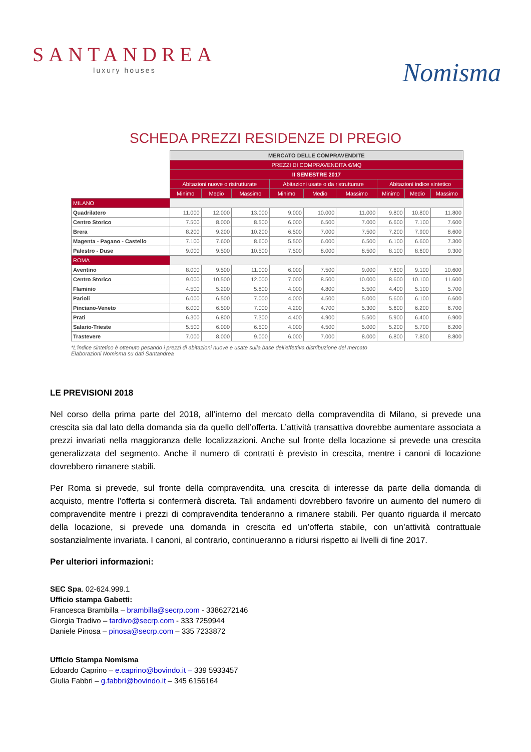SANTANDREA
luxury houses
Nomisma
SCHEDA PREZZI RESIDENZE DI PREGIO
| | MERCATO DELLE COMPRAVENDITE | | | | | | | | |
| | PREZZI DI COMPRAVENDITA €/MQ | | | | | | | | |
| | II SEMESTRE 2017 | | | | | | | | |
| | Abitazioni nuove o ristrutturate | | | Abitazioni usate o da ristrutturare | | | Abitazioni indice sintetico | | |
| | Minimo | Medio | Massimo | Minimo | Medio | Massimo | Minimo | Medio | Massimo |
| MILANO | | | | | | | | | |
| Quadrilatero | 11.000 | 12.000 | 13.000 | 9.000 | 10.000 | 11.000 | 9.800 | 10.800 | 11.800 |
| Centro Storico | 7.500 | 8.000 | 8.500 | 6.000 | 6.500 | 7.000 | 6.600 | 7.100 | 7.600 |
| Brera | 8.200 | 9.200 | 10.200 | 6.500 | 7.000 | 7.500 | 7.200 | 7.900 | 8.600 |
| Magenta - Pagano - Castello | 7.100 | 7.600 | 8.600 | 5.500 | 6.000 | 6.500 | 6.100 | 6.600 | 7.300 |
| Palestro - Duse | 9.000 | 9.500 | 10.500 | 7.500 | 8.000 | 8.500 | 8.100 | 8.600 | 9.300 |
| ROMA | | | | | | | | | |
| Aventino | 8.000 | 9.500 | 11.000 | 6.000 | 7.500 | 9.000 | 7.600 | 9.100 | 10.600 |
| Centro Storico | 9.000 | 10.500 | 12.000 | 7.000 | 8.500 | 10.000 | 8.600 | 10.100 | 11.600 |
| Flaminio | 4.500 | 5.200 | 5.800 | 4.000 | 4.800 | 5.500 | 4.400 | 5.100 | 5.700 |
| Parioli | 6.000 | 6.500 | 7.000 | 4.000 | 4.500 | 5.000 | 5.600 | 6.100 | 6.600 |
| Pinciano-Veneto | 6.000 | 6.500 | 7.000 | 4.200 | 4.700 | 5.300 | 5.600 | 6.200 | 6.700 |
| Prati | 6.300 | 6.800 | 7.300 | 4.400 | 4.900 | 5.500 | 5.900 | 6.400 | 6.900 |
| Salario-Trieste | 5.500 | 6.000 | 6.500 | 4.000 | 4.500 | 5.000 | 5.200 | 5.700 | 6.200 |
| Trastevere | 7.000 | 8.000 | 9.000 | 6.000 | 7.000 | 8.000 | 6.800 | 7.800 | 8.800 |
*L'indice sintetico è ottenuto pesando i prezzi di abitazioni nuove e usate sulla base dell'effettiva distribuzione del mercato
Elaborazioni Nomisma su dati Santandrea
LE PREVISIONI 2018
Nel corso della prima parte del 2018, all’interno del mercato della compravendita di Milano, si prevede una crescita sia dal lato della domanda sia da quello dell’offerta. L’attività transattiva dovrebbe aumentare associata a prezzi invariati nella maggioranza delle localizzazioni. Anche sul fronte della locazione si prevede una crescita generalizzata del segmento. Anche il numero di contratti è previsto in crescita, mentre i canoni di locazione dovrebbero rimanere stabili.
Per Roma si prevede, sul fronte della compravendita, una crescita di interesse da parte della domanda di acquisto, mentre l’offerta si confermerà discreta. Tali andamenti dovrebbero favorire un aumento del numero di compravendite mentre i prezzi di compravendita tenderanno a rimanere stabili. Per quanto riguarda il mercato della locazione, si prevede una domanda in crescita ed un’offerta stabile, con un’attività contrattuale sostanzialmente invariata. I canoni, al contrario, continueranno a ridursi rispetto ai livelli di fine 2017.
Per ulteriori informazioni:
SEC Spa. 02-624.999.1
Ufficio stampa Gabetti:
Francesca Brambilla – brambilla@secrp.com - 3386272146
Giorgia Tradivo – tardivo@secrp.com - 333 7259944
Daniele Pinosa – pinosa@secrp.com – 335 7233872
Ufficio Stampa Nomisma
Edoardo Caprino – e.caprino@bovindo.it – 339 5933457
Giulia Fabbri – g.fabbri@bovindo.it – 345 6156164